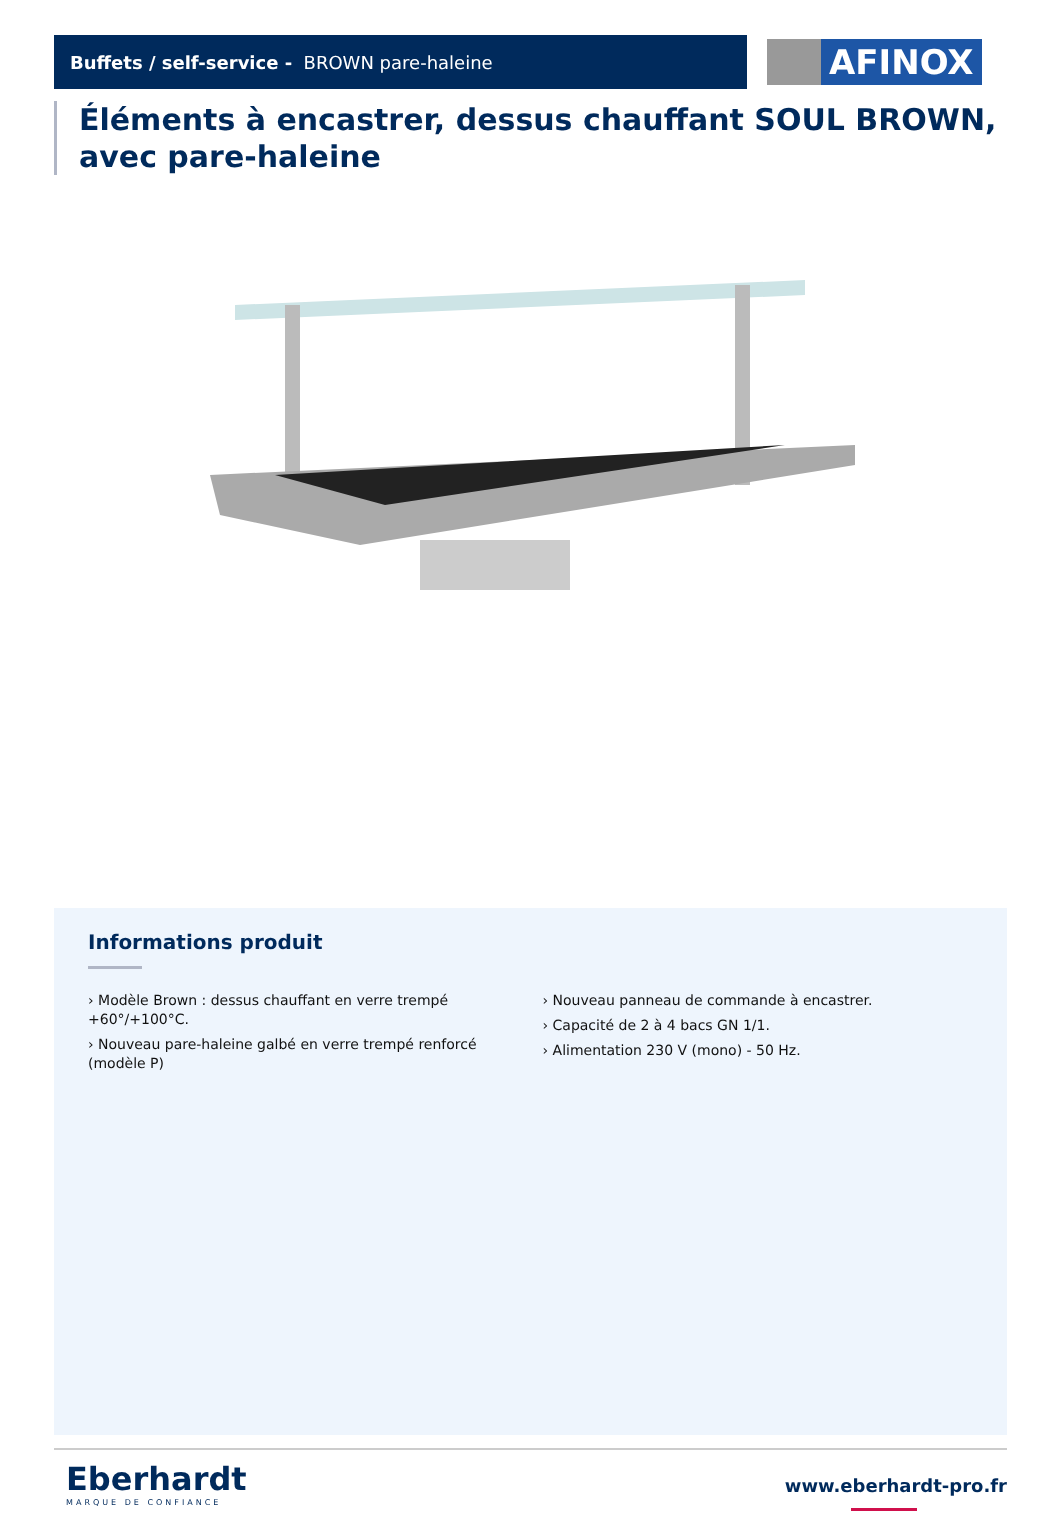Buffets / self-service - BROWN pare-haleine
AFINOX
Éléments à encastrer, dessus chauffant SOUL BROWN, avec pare-haleine
Informations produit
› Modèle Brown : dessus chauffant en verre trempé +60°/+100°C.
› Nouveau pare-haleine galbé en verre trempé renforcé (modèle P)
› Nouveau panneau de commande à encastrer.
› Capacité de 2 à 4 bacs GN 1/1.
› Alimentation 230 V (mono) - 50 Hz.
Eberhardt
MARQUE DE CONFIANCE
www.eberhardt-pro.fr